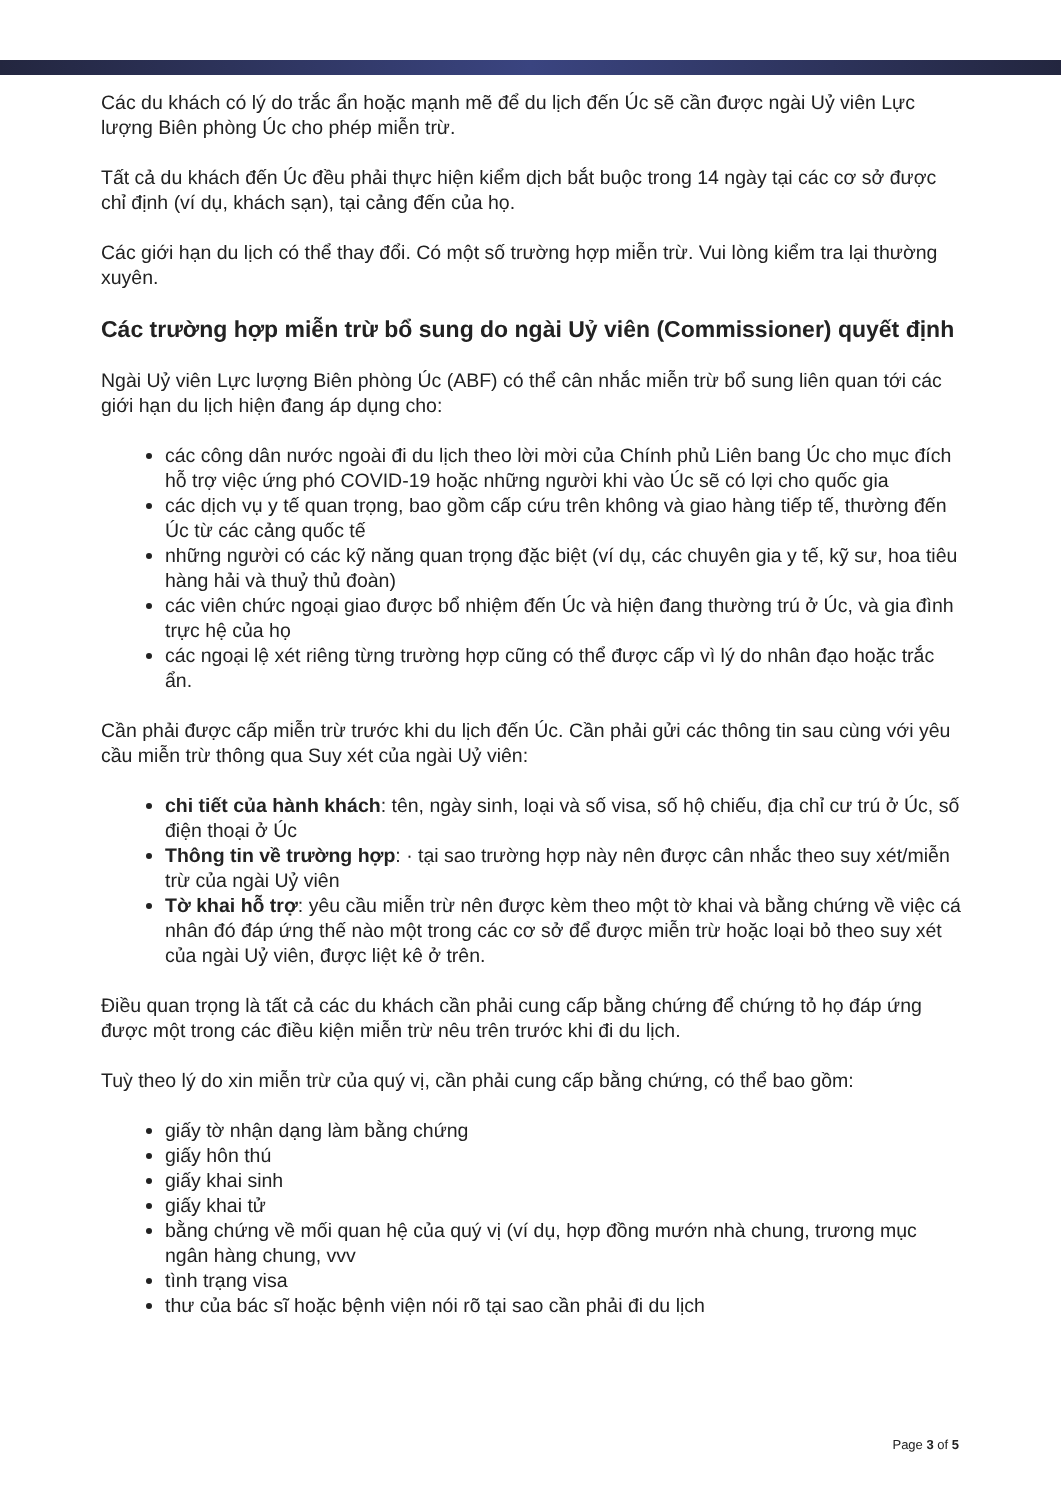Các du khách có lý do trắc ẩn hoặc mạnh mẽ để du lịch đến Úc sẽ cần được ngài Uỷ viên Lực lượng Biên phòng Úc cho phép miễn trừ.
Tất cả du khách đến Úc đều phải thực hiện kiểm dịch bắt buộc trong 14 ngày tại các cơ sở được chỉ định (ví dụ, khách sạn), tại cảng đến của họ.
Các giới hạn du lịch có thể thay đổi. Có một số trường hợp miễn trừ. Vui lòng kiểm tra lại thường xuyên.
Các trường hợp miễn trừ bổ sung do ngài Uỷ viên (Commissioner) quyết định
Ngài Uỷ viên Lực lượng Biên phòng Úc (ABF) có thể cân nhắc miễn trừ bổ sung liên quan tới các giới hạn du lịch hiện đang áp dụng cho:
các công dân nước ngoài đi du lịch theo lời mời của Chính phủ Liên bang Úc cho mục đích hỗ trợ việc ứng phó COVID-19 hoặc những người khi vào Úc sẽ có lợi cho quốc gia
các dịch vụ y tế quan trọng, bao gồm cấp cứu trên không và giao hàng tiếp tế, thường đến Úc từ các cảng quốc tế
những người có các kỹ năng quan trọng đặc biệt (ví dụ, các chuyên gia y tế, kỹ sư, hoa tiêu hàng hải và thuỷ thủ đoàn)
các viên chức ngoại giao được bổ nhiệm đến Úc và hiện đang thường trú ở Úc, và gia đình trực hệ của họ
các ngoại lệ xét riêng từng trường hợp cũng có thể được cấp vì lý do nhân đạo hoặc trắc ẩn.
Cần phải được cấp miễn trừ trước khi du lịch đến Úc. Cần phải gửi các thông tin sau cùng với yêu cầu miễn trừ thông qua Suy xét của ngài Uỷ viên:
chi tiết của hành khách: tên, ngày sinh, loại và số visa, số hộ chiếu, địa chỉ cư trú ở Úc, số điện thoại ở Úc
Thông tin về trường hợp: · tại sao trường hợp này nên được cân nhắc theo suy xét/miễn trừ của ngài Uỷ viên
Tờ khai hỗ trợ: yêu cầu miễn trừ nên được kèm theo một tờ khai và bằng chứng về việc cá nhân đó đáp ứng thế nào một trong các cơ sở để được miễn trừ hoặc loại bỏ theo suy xét của ngài Uỷ viên, được liệt kê ở trên.
Điều quan trọng là tất cả các du khách cần phải cung cấp bằng chứng để chứng tỏ họ đáp ứng được một trong các điều kiện miễn trừ nêu trên trước khi đi du lịch.
Tuỳ theo lý do xin miễn trừ của quý vị, cần phải cung cấp bằng chứng, có thể bao gồm:
giấy tờ nhận dạng làm bằng chứng
giấy hôn thú
giấy khai sinh
giấy khai tử
bằng chứng về mối quan hệ của quý vị (ví dụ, hợp đồng mướn nhà chung, trương mục ngân hàng chung, vvv
tình trạng visa
thư của bác sĩ hoặc bệnh viện nói rõ tại sao cần phải đi du lịch
Page 3 of 5